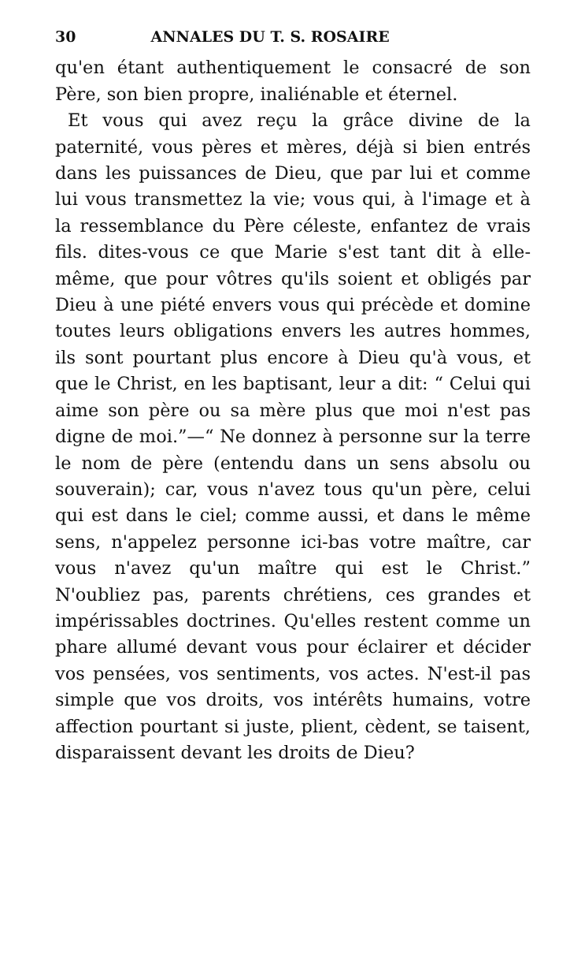30 ANNALES DU T. S. ROSAIRE
qu'en étant authentiquement le consacré de son Père, son bien propre, inaliénable et éternel.
Et vous qui avez reçu la grâce divine de la paternité, vous pères et mères, déjà si bien entrés dans les puissances de Dieu, que par lui et comme lui vous transmettez la vie; vous qui, à l'image et à la ressemblance du Père céleste, enfantez de vrais fils. dites-vous ce que Marie s'est tant dit à elle-même, que pour vôtres qu'ils soient et obligés par Dieu à une piété envers vous qui précède et domine toutes leurs obligations envers les autres hommes, ils sont pourtant plus encore à Dieu qu'à vous, et que le Christ, en les baptisant, leur a dit: “ Celui qui aime son père ou sa mère plus que moi n'est pas digne de moi.”—“ Ne donnez à personne sur la terre le nom de père (entendu dans un sens absolu ou souverain); car, vous n'avez tous qu'un père, celui qui est dans le ciel; comme aussi, et dans le même sens, n'appelez personne ici-bas votre maître, car vous n'avez qu'un maître qui est le Christ.” N'oubliez pas, parents chrétiens, ces grandes et impérissables doctrines. Qu'elles restent comme un phare allumé devant vous pour éclairer et décider vos pensées, vos sentiments, vos actes. N'est-il pas simple que vos droits, vos intérêts humains, votre affection pourtant si juste, plient, cèdent, se taisent, disparaissent devant les droits de Dieu?